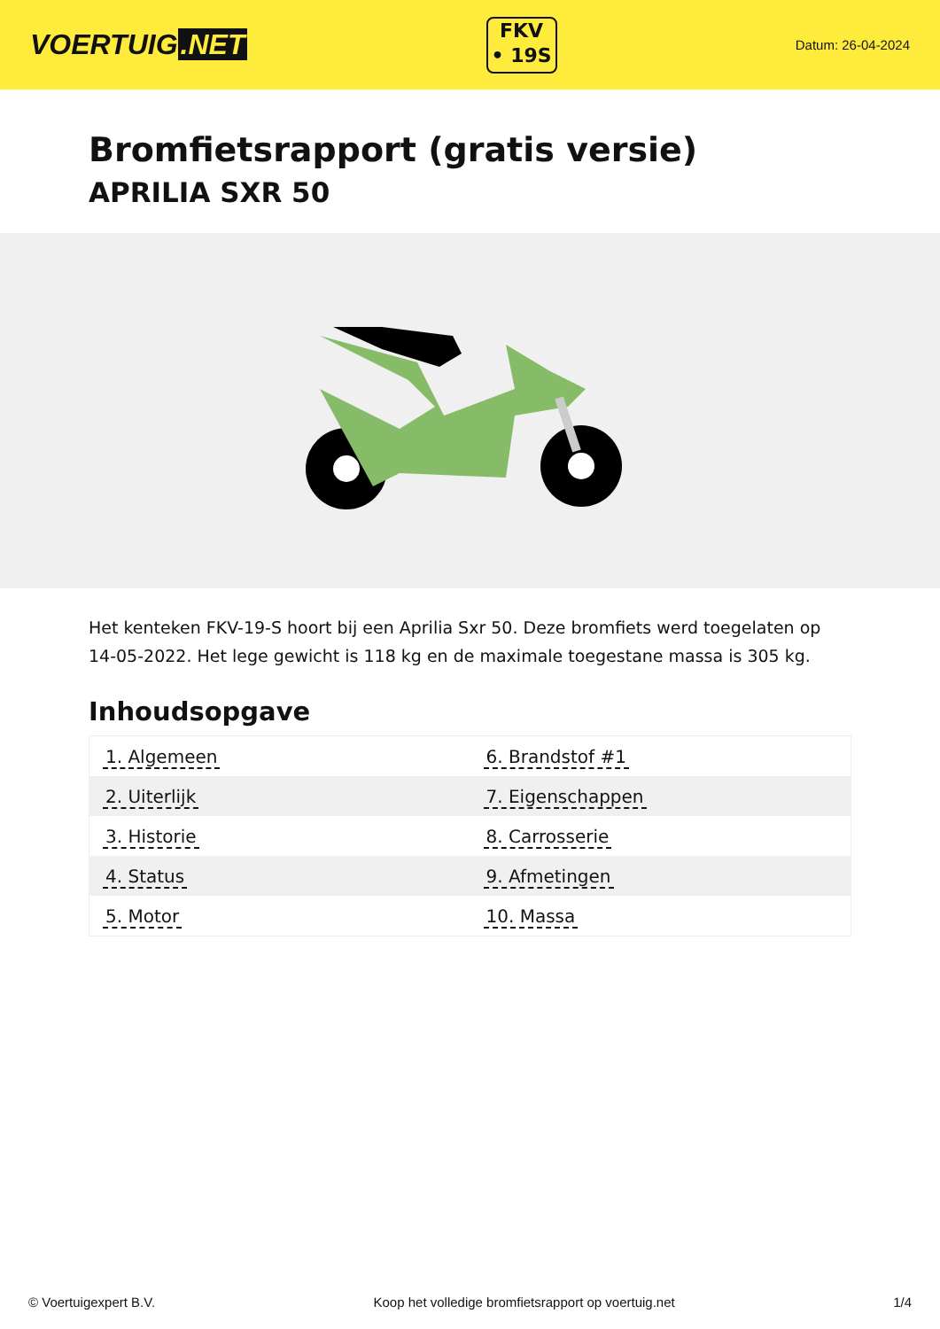VOERTUIG.NET
FKV
• 19S
Datum: 26-04-2024
Bromfietsrapport (gratis versie)
APRILIA SXR 50
Het kenteken FKV-19-S hoort bij een Aprilia Sxr 50. Deze bromfiets werd toegelaten op 14-05-2022. Het lege gewicht is 118 kg en de maximale toegestane massa is 305 kg.
Inhoudsopgave
| 1. Algemeen | 6. Brandstof #1 |
| 2. Uiterlijk | 7. Eigenschappen |
| 3. Historie | 8. Carrosserie |
| 4. Status | 9. Afmetingen |
| 5. Motor | 10. Massa |
© Voertuigexpert B.V. Koop het volledige bromfietsrapport op voertuig.net
1/4